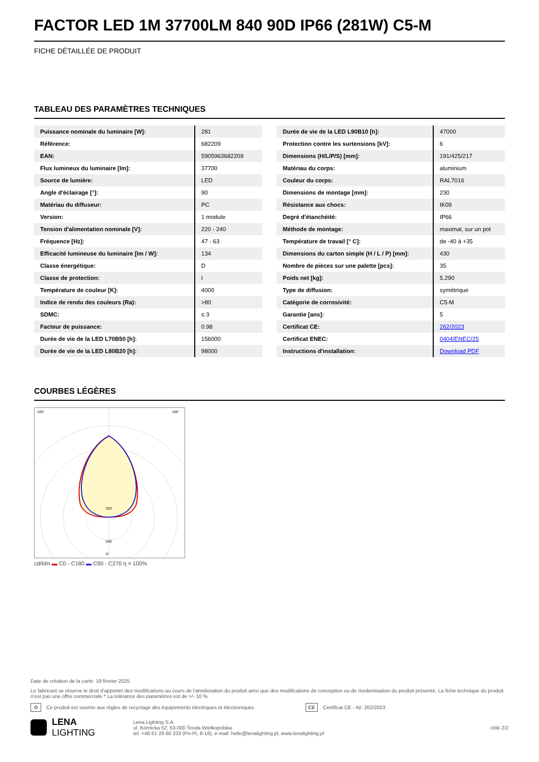FACTOR LED 1M 37700LM 840 90D IP66 (281W) C5-M
FICHE DÉTAILLÉE DE PRODUIT
TABLEAU DES PARAMÈTRES TECHNIQUES
| Puissance nominale du luminaire [W]: | 281 |
| Référence: | 682209 |
| EAN: | 5905963682209 |
| Flux lumineux du luminaire [lm]: | 37700 |
| Source de lumière: | LED |
| Angle d'éclairage [°]: | 90 |
| Matériau du diffuseur: | PC |
| Version: | 1 module |
| Tension d'alimentation nominale [V]: | 220 - 240 |
| Fréquence [Hz]: | 47 - 63 |
| Efficacité lumineuse du luminaire [lm / W]: | 134 |
| Classe énergétique: | D |
| Classe de protection: | I |
| Température de couleur [K]: | 4000 |
| Indice de rendu des couleurs (Ra): | >80 |
| SDMC: | ≤ 3 |
| Facteur de puissance: | 0.98 |
| Durée de vie de la LED L70B50 [h]: | 156000 |
| Durée de vie de la LED L80B20 [h]: | 98000 |
| Durée de vie de la LED L90B10 [h]: | 47000 |
| Protection contre les surtensions [kV]: | 6 |
| Dimensions (H/L/P/S) [mm]: | 191/425/217 |
| Matériau du corps: | aluminium |
| Couleur du corps: | RAL7016 |
| Dimensions de montage [mm]: | 230 |
| Résistance aux chocs: | IK09 |
| Degré d'étanchéité: | IP66 |
| Méthode de montage: | maximal, sur un pot |
| Température de travail [° C]: | de -40 à +35 |
| Dimensions du carton simple (H / L / P) [mm]: | 430 |
| Nombre de pièces sur une palette [pcs]: | 35 |
| Poids net [kg]: | 5.290 |
| Type de diffusion: | symétrique |
| Catégorie de corrosivité: | C5-M |
| Garantie [ans]: | 5 |
| Certificat CE: | 262/2023 |
| Certificat ENEC: | 0404/ENEC/25 |
| Instructions d'installation: | Download PDF |
COURBES LÉGÈRES
320
640
105°
105°
0°
cd/klm ▬ C0 - C180 ▬ C90 - C270 η = 100%
Date de création de la carte: 19 février 2025
Le fabricant se réserve le droit d'apporter des modifications au cours de l'amélioration du produit ainsi que des modifications de conception ou de modernisation du produit présenté. La fiche technique du produit n'est pas une offre commerciale * La tolérance des paramètres est de +/- 10 %
♻ Ce produit est soumis aux règles de recyclage des équipements électriques et électroniques CE Certificat CE - Nr: 262/2023
LENA
LIGHTING Lena Lighting S.A.
ul. Kórnicka 52, 63-000 Środa Wielkopolska
tel. +48 61 28 60 333 (Pn-Pt, 8-16), e-mail: hello@lenalighting.pl, www.lenalighting.pl côté 2/2